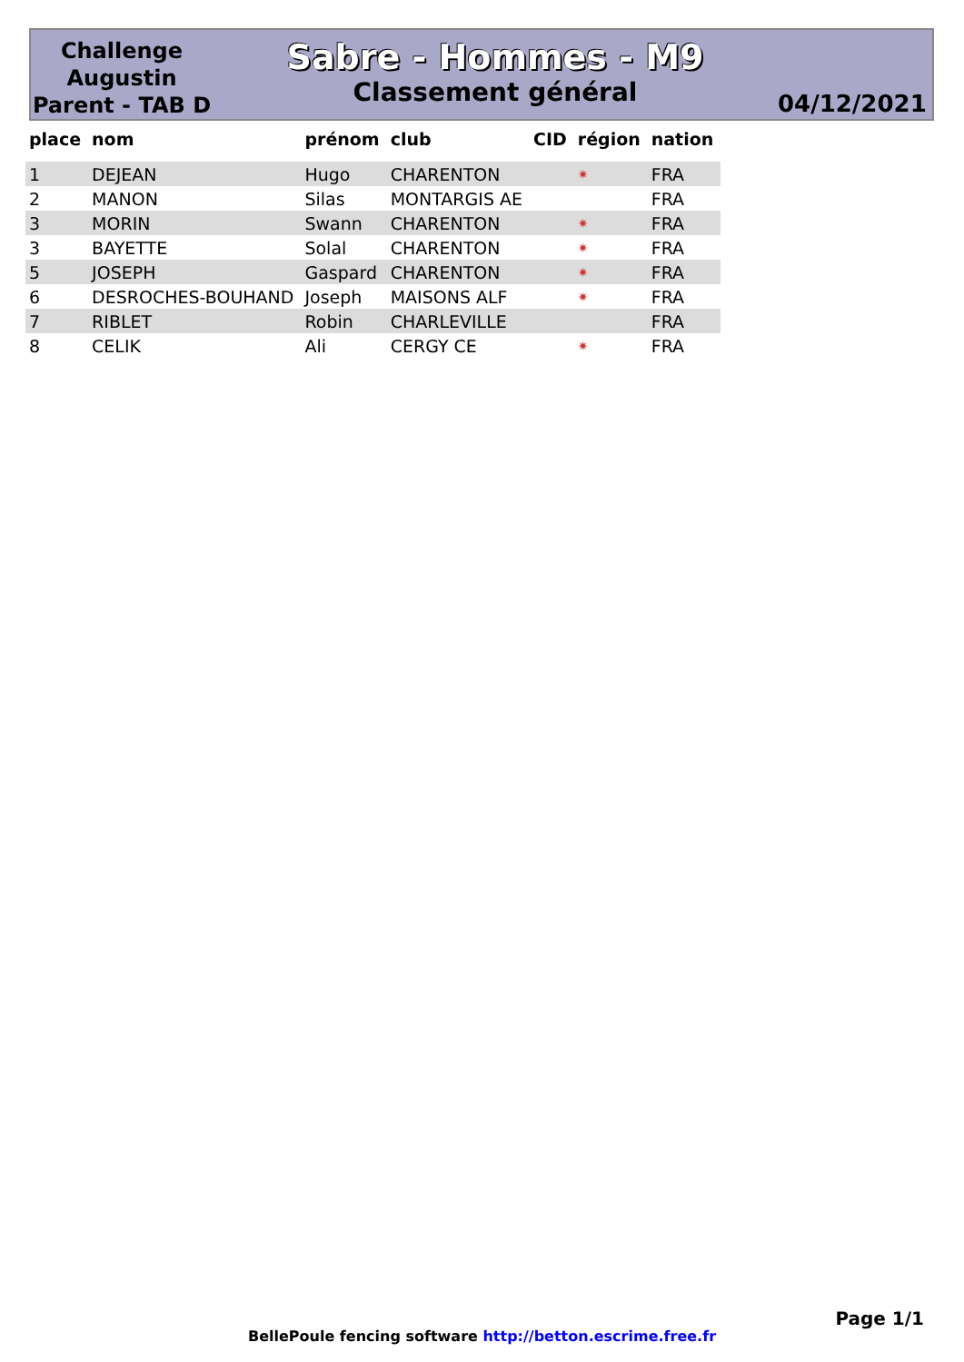Challenge Augustin Parent - TAB D
Sabre - Hommes - M9
Classement général
04/12/2021
| place | nom | prénom | club | CID | région | nation |
| --- | --- | --- | --- | --- | --- | --- |
| 1 | DEJEAN | Hugo | CHARENTON | | ✷ | FRA |
| 2 | MANON | Silas | MONTARGIS AE | | | FRA |
| 3 | MORIN | Swann | CHARENTON | | ✷ | FRA |
| 3 | BAYETTE | Solal | CHARENTON | | ✷ | FRA |
| 5 | JOSEPH | Gaspard | CHARENTON | | ✷ | FRA |
| 6 | DESROCHES-BOUHAND | Joseph | MAISONS ALF | | ✷ | FRA |
| 7 | RIBLET | Robin | CHARLEVILLE | | | FRA |
| 8 | CELIK | Ali | CERGY CE | | ✷ | FRA |
Page 1/1
BellePoule fencing software http://betton.escrime.free.fr